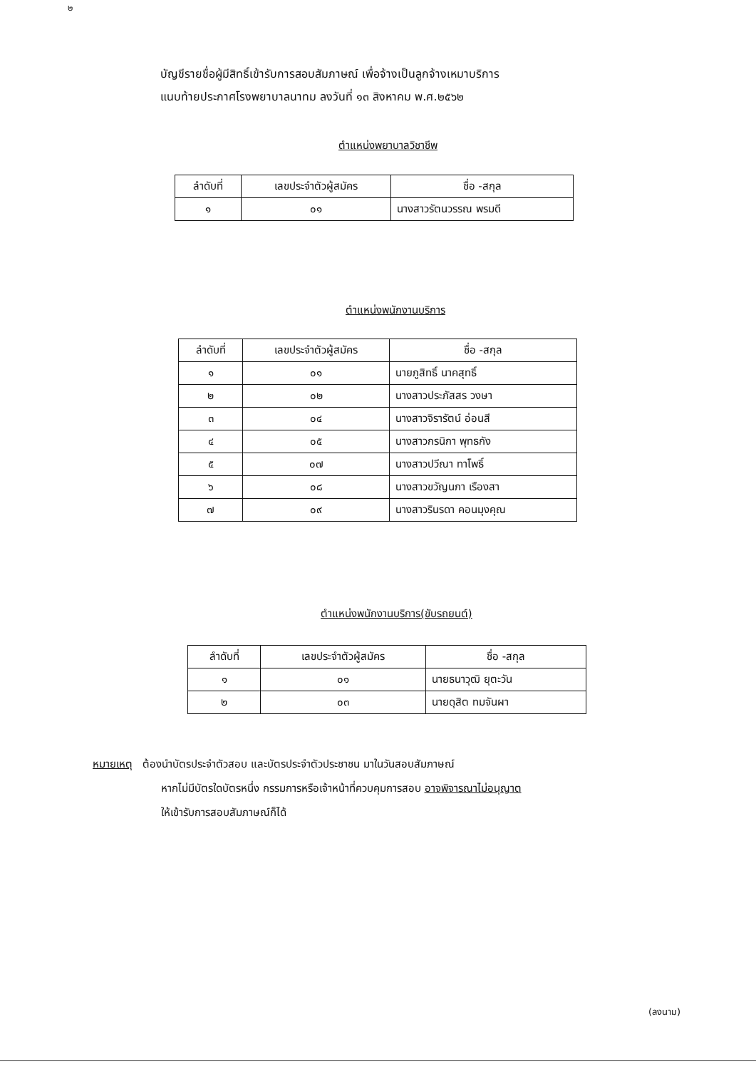๒
บัญชีรายชื่อผู้มีสิทธิ์เข้ารับการสอบสัมภาษณ์ เพื่อจ้างเป็นลูกจ้างเหมาบริการ
แนบท้ายประกาศโรงพยาบาลนาทม ลงวันที่ ๑๓ สิงหาคม พ.ศ.๒๕๖๒
ตำแหน่งพยาบาลวิชาชีพ
| ลำดับที่ | เลขประจำตัวผู้สมัคร | ชื่อ -สกุล |
| --- | --- | --- |
| ๑ | ๐๑ | นางสาวรัตนวรรณ พรมดี |
ตำแหน่งพนักงานบริการ
| ลำดับที่ | เลขประจำตัวผู้สมัคร | ชื่อ -สกุล |
| --- | --- | --- |
| ๑ | ๐๑ | นายภูสิทธิ์ นาคสุทธิ์ |
| ๒ | ๐๒ | นางสาวประภัสสร วงษา |
| ๓ | ๐๔ | นางสาวจิรารัตน์ อ่อนสี |
| ๔ | ๐๕ | นางสาวกรนิกา พุทธกัง |
| ๕ | ๐๗ | นางสาวปวีณา ทาโพธิ์ |
| ๖ | ๐๘ | นางสาวขวัญนภา เรืองสา |
| ๗ | ๐๙ | นางสาวรินรดา คอนมุงคุณ |
ตำแหน่งพนักงานบริการ(ขับรถยนต์)
| ลำดับที่ | เลขประจำตัวผู้สมัคร | ชื่อ -สกุล |
| --- | --- | --- |
| ๑ | ๐๑ | นายธนาวุฒิ ยุตะวัน |
| ๒ | ๐๓ | นายดุสิต ทมจันผา |
หมายเหตุ ต้องนำบัตรประจำตัวสอบ และบัตรประจำตัวประชาชน มาในวันสอบสัมภาษณ์
หากไม่มีบัตรใดบัตรหนึ่ง กรรมการหรือเจ้าหน้าที่ควบคุมการสอบ อาจพิจารณาไม่อนุญาต
ให้เข้ารับการสอบสัมภาษณ์ก็ได้
(ลงนาม)